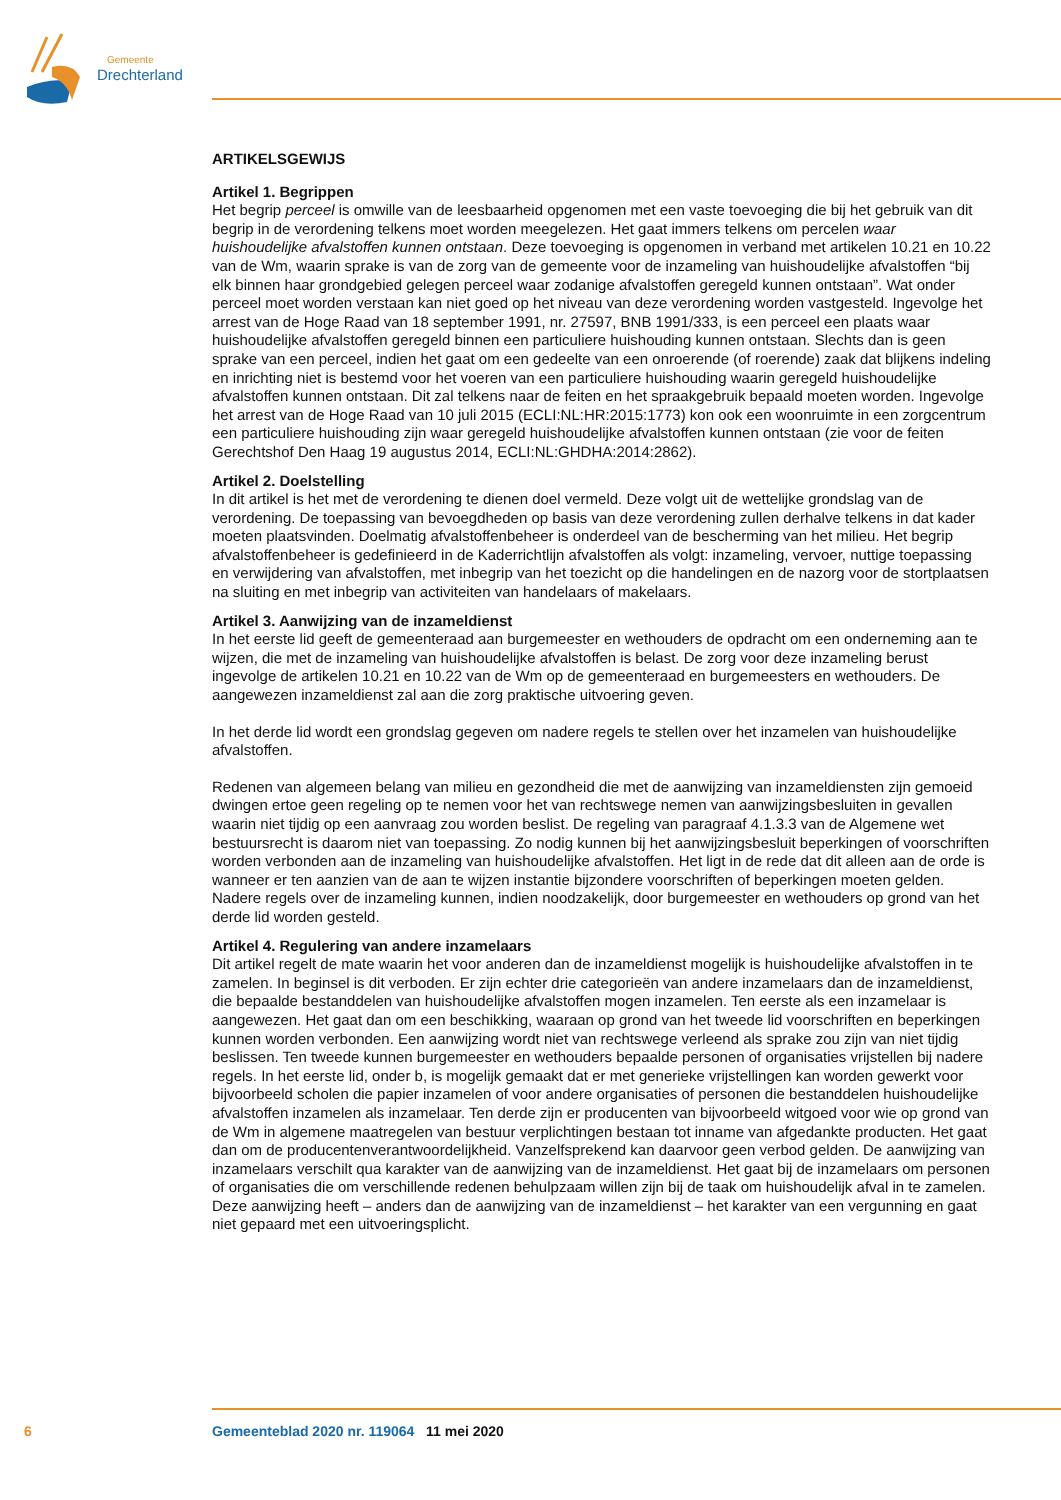Gemeente
Drechterland
ARTIKELSGEWIJS
Artikel 1. Begrippen
Het begrip perceel is omwille van de leesbaarheid opgenomen met een vaste toevoeging die bij het gebruik van dit begrip in de verordening telkens moet worden meegelezen. Het gaat immers telkens om percelen waar huishoudelijke afvalstoffen kunnen ontstaan. Deze toevoeging is opgenomen in verband met artikelen 10.21 en 10.22 van de Wm, waarin sprake is van de zorg van de gemeente voor de inzameling van huishoudelijke afvalstoffen “bij elk binnen haar grondgebied gelegen perceel waar zodanige afvalstoffen geregeld kunnen ontstaan”. Wat onder perceel moet worden verstaan kan niet goed op het niveau van deze verordening worden vastgesteld. Ingevolge het arrest van de Hoge Raad van 18 september 1991, nr. 27597, BNB 1991/333, is een perceel een plaats waar huishoudelijke afvalstoffen geregeld binnen een particuliere huishouding kunnen ontstaan. Slechts dan is geen sprake van een perceel, indien het gaat om een gedeelte van een onroerende (of roerende) zaak dat blijkens indeling en inrichting niet is bestemd voor het voeren van een particuliere huishouding waarin geregeld huishoudelijke afvalstoffen kunnen ontstaan. Dit zal telkens naar de feiten en het spraakgebruik bepaald moeten worden. Ingevolge het arrest van de Hoge Raad van 10 juli 2015 (ECLI:NL:HR:2015:1773) kon ook een woonruimte in een zorgcentrum een particuliere huishouding zijn waar geregeld huishoudelijke afvalstoffen kunnen ontstaan (zie voor de feiten Gerechtshof Den Haag 19 augustus 2014, ECLI:NL:GHDHA:2014:2862).
Artikel 2. Doelstelling
In dit artikel is het met de verordening te dienen doel vermeld. Deze volgt uit de wettelijke grondslag van de verordening. De toepassing van bevoegdheden op basis van deze verordening zullen derhalve telkens in dat kader moeten plaatsvinden. Doelmatig afvalstoffenbeheer is onderdeel van de bescherming van het milieu. Het begrip afvalstoffenbeheer is gedefinieerd in de Kaderrichtlijn afvalstoffen als volgt: inzameling, vervoer, nuttige toepassing en verwijdering van afvalstoffen, met inbegrip van het toezicht op die handelingen en de nazorg voor de stortplaatsen na sluiting en met inbegrip van activiteiten van handelaars of makelaars.
Artikel 3. Aanwijzing van de inzameldienst
In het eerste lid geeft de gemeenteraad aan burgemeester en wethouders de opdracht om een onderneming aan te wijzen, die met de inzameling van huishoudelijke afvalstoffen is belast. De zorg voor deze inzameling berust ingevolge de artikelen 10.21 en 10.22 van de Wm op de gemeenteraad en burgemeesters en wethouders. De aangewezen inzameldienst zal aan die zorg praktische uitvoering geven.
In het derde lid wordt een grondslag gegeven om nadere regels te stellen over het inzamelen van huishoudelijke afvalstoffen.
Redenen van algemeen belang van milieu en gezondheid die met de aanwijzing van inzameldiensten zijn gemoeid dwingen ertoe geen regeling op te nemen voor het van rechtswege nemen van aanwijzingsbesluiten in gevallen waarin niet tijdig op een aanvraag zou worden beslist. De regeling van paragraaf 4.1.3.3 van de Algemene wet bestuursrecht is daarom niet van toepassing. Zo nodig kunnen bij het aanwijzingsbesluit beperkingen of voorschriften worden verbonden aan de inzameling van huishoudelijke afvalstoffen. Het ligt in de rede dat dit alleen aan de orde is wanneer er ten aanzien van de aan te wijzen instantie bijzondere voorschriften of beperkingen moeten gelden. Nadere regels over de inzameling kunnen, indien noodzakelijk, door burgemeester en wethouders op grond van het derde lid worden gesteld.
Artikel 4. Regulering van andere inzamelaars
Dit artikel regelt de mate waarin het voor anderen dan de inzameldienst mogelijk is huishoudelijke afvalstoffen in te zamelen. In beginsel is dit verboden. Er zijn echter drie categorieën van andere inzamelaars dan de inzameldienst, die bepaalde bestanddelen van huishoudelijke afvalstoffen mogen inzamelen. Ten eerste als een inzamelaar is aangewezen. Het gaat dan om een beschikking, waaraan op grond van het tweede lid voorschriften en beperkingen kunnen worden verbonden. Een aanwijzing wordt niet van rechtswege verleend als sprake zou zijn van niet tijdig beslissen. Ten tweede kunnen burgemeester en wethouders bepaalde personen of organisaties vrijstellen bij nadere regels. In het eerste lid, onder b, is mogelijk gemaakt dat er met generieke vrijstellingen kan worden gewerkt voor bijvoorbeeld scholen die papier inzamelen of voor andere organisaties of personen die bestanddelen huishoudelijke afvalstoffen inzamelen als inzamelaar. Ten derde zijn er producenten van bijvoorbeeld witgoed voor wie op grond van de Wm in algemene maatregelen van bestuur verplichtingen bestaan tot inname van afgedankte producten. Het gaat dan om de producentenverantwoordelijkheid. Vanzelfsprekend kan daarvoor geen verbod gelden. De aanwijzing van inzamelaars verschilt qua karakter van de aanwijzing van de inzameldienst. Het gaat bij de inzamelaars om personen of organisaties die om verschillende redenen behulpzaam willen zijn bij de taak om huishoudelijk afval in te zamelen. Deze aanwijzing heeft – anders dan de aanwijzing van de inzameldienst – het karakter van een vergunning en gaat niet gepaard met een uitvoeringsplicht.
6 Gemeenteblad 2020 nr. 119064 11 mei 2020